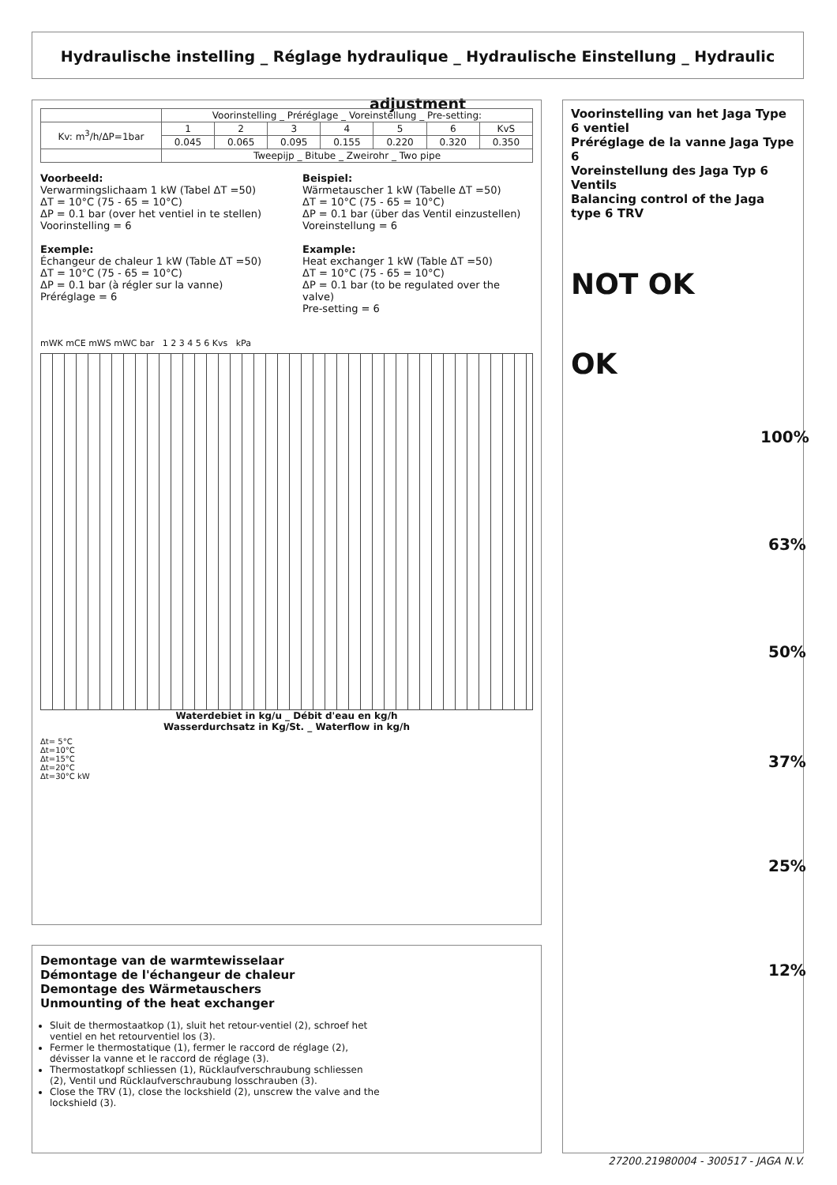Hydraulische instelling _ Réglage hydraulique _ Hydraulische Einstellung _ Hydraulic adjustment
| | Voorinstelling _ Préréglage _ Voreinstellung _ Pre-setting: | | | | | | |
| --- | --- | --- | --- | --- | --- | --- | --- |
| Kv: m<sup>3</sup>/h/ΔP=1bar | 1 | 2 | 3 | 4 | 5 | 6 | KvS |
| | 0.045 | 0.065 | 0.095 | 0.155 | 0.220 | 0.320 | 0.350 |
| | Tweepijp _ Bitube _ Zweirohr _ Two pipe | | | | | | |
Voorbeeld:
Verwarmingslichaam 1 kW (Tabel ΔT =50)
ΔT = 10°C (75 - 65 = 10°C)
ΔP = 0.1 bar (over het ventiel in te stellen)
Voorinstelling = 6
Exemple:
Échangeur de chaleur 1 kW (Table ΔT =50)
ΔT = 10°C (75 - 65 = 10°C)
ΔP = 0.1 bar (à régler sur la vanne)
Préréglage = 6
Beispiel:
Wärmetauscher 1 kW (Tabelle ΔT =50)
ΔT = 10°C (75 - 65 = 10°C)
ΔP = 0.1 bar (über das Ventil einzustellen)
Voreinstellung = 6
Example:
Heat exchanger 1 kW (Table ΔT =50)
ΔT = 10°C (75 - 65 = 10°C)
ΔP = 0.1 bar (to be regulated over the valve)
Pre-setting = 6
mWK mCE mWS mWC bar 1 2 3 4 5 6 Kvs kPa
Waterdebiet in kg/u _ Débit d'eau en kg/h
Wasserdurchsatz in Kg/St. _ Waterflow in kg/h
Δt= 5°C
Δt=10°C
Δt=15°C
Δt=20°C
Δt=30°C kW
Voorinstelling van het Jaga Type 6 ventiel
Préréglage de la vanne Jaga Type 6
Voreinstellung des Jaga Typ 6 Ventils
Balancing control of the Jaga type 6 TRV
NOT OK
OK
100%
63%
50%
37%
25%
12%
Demontage van de warmtewisselaar
Démontage de l'échangeur de chaleur
Demontage des Wärmetauschers
Unmounting of the heat exchanger
Sluit de thermostaatkop (1), sluit het retour-ventiel (2), schroef het ventiel en het retourventiel los (3).
Fermer le thermostatique (1), fermer le raccord de réglage (2), dévisser la vanne et le raccord de réglage (3).
Thermostatkopf schliessen (1), Rücklaufverschraubung schliessen (2), Ventil und Rücklaufverschraubung losschrauben (3).
Close the TRV (1), close the lockshield (2), unscrew the valve and the lockshield (3).
27200.21980004 - 300517 - JAGA N.V.